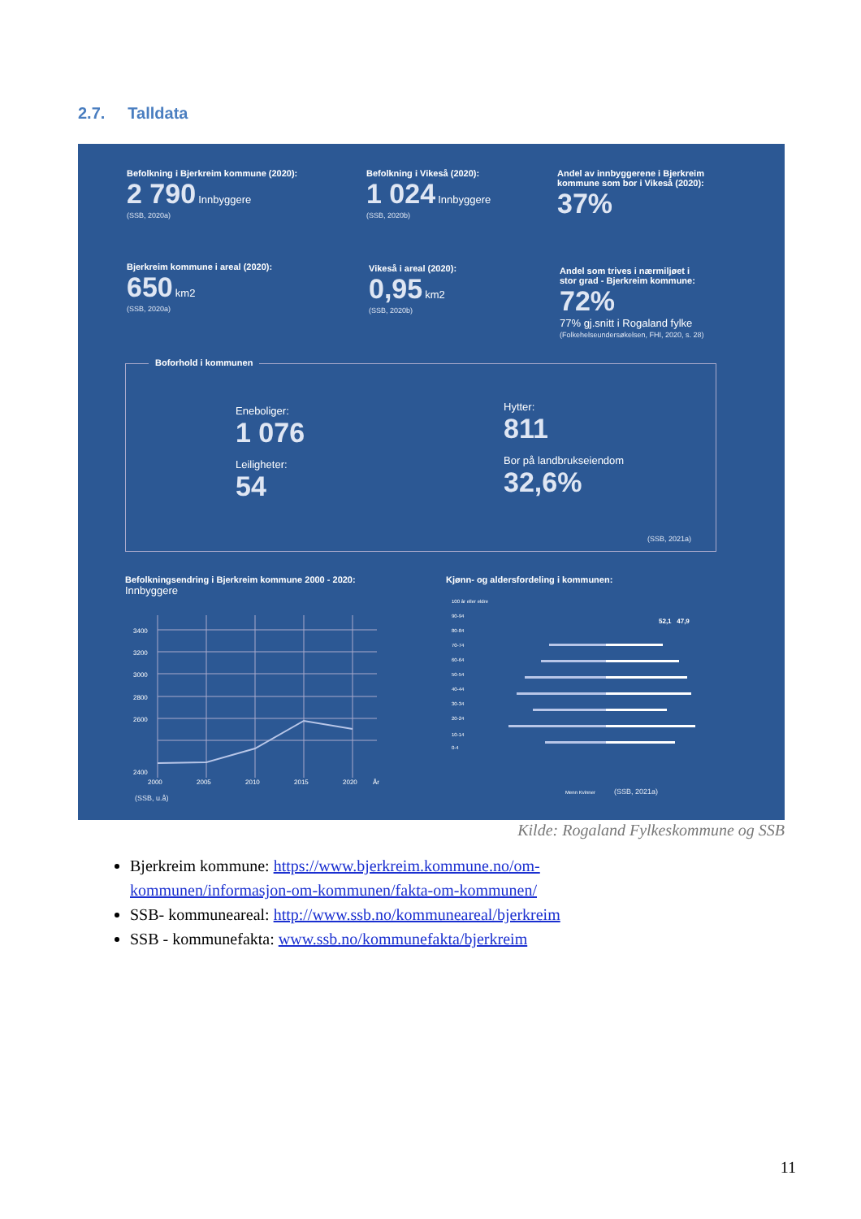2.7. Talldata
Befolkning i Bjerkreim kommune (2020):
2 790 Innbyggere
(SSB, 2020a)
Befolkning i Vikeså (2020):
1 024 Innbyggere
(SSB, 2020b)
Andel av innbyggerene i Bjerkreim
kommune som bor i Vikeså (2020):
37%
Bjerkreim kommune i areal (2020):
650 km2
(SSB, 2020a)
Vikeså i areal (2020):
0,95 km2
(SSB, 2020b)
Andel som trives i nærmiljøet i
stor grad - Bjerkreim kommune:
72%
77% gj.snitt i Rogaland fylke
(Folkehelseundersøkelsen, FHI, 2020, s. 28)
Boforhold i kommunen
Eneboliger:
1 076
Leiligheter:
54
Hytter:
811
Bor på landbrukseiendom
32,6%
(SSB, 2021a)
Befolkningsendring i Bjerkreim kommune 2000 - 2020:
Innbyggere
3400
3200
3000
2800
2600
2400
2000
2005
2010
2015
2020
År
(SSB, u.å)
Kjønn- og aldersfordeling i kommunen:
52,1 47,9
100 år eller eldre
90-94
80-84
70-74
60-64
50-54
40-44
30-34
20-24
10-14
0-4
Menn Kvinner
(SSB, 2021a)
Kilde: Rogaland Fylkeskommune og SSB
Bjerkreim kommune: https://www.bjerkreim.kommune.no/om-kommunen/informasjon-om-kommunen/fakta-om-kommunen/
SSB- kommuneareal: http://www.ssb.no/kommuneareal/bjerkreim
SSB - kommunefakta: www.ssb.no/kommunefakta/bjerkreim
11